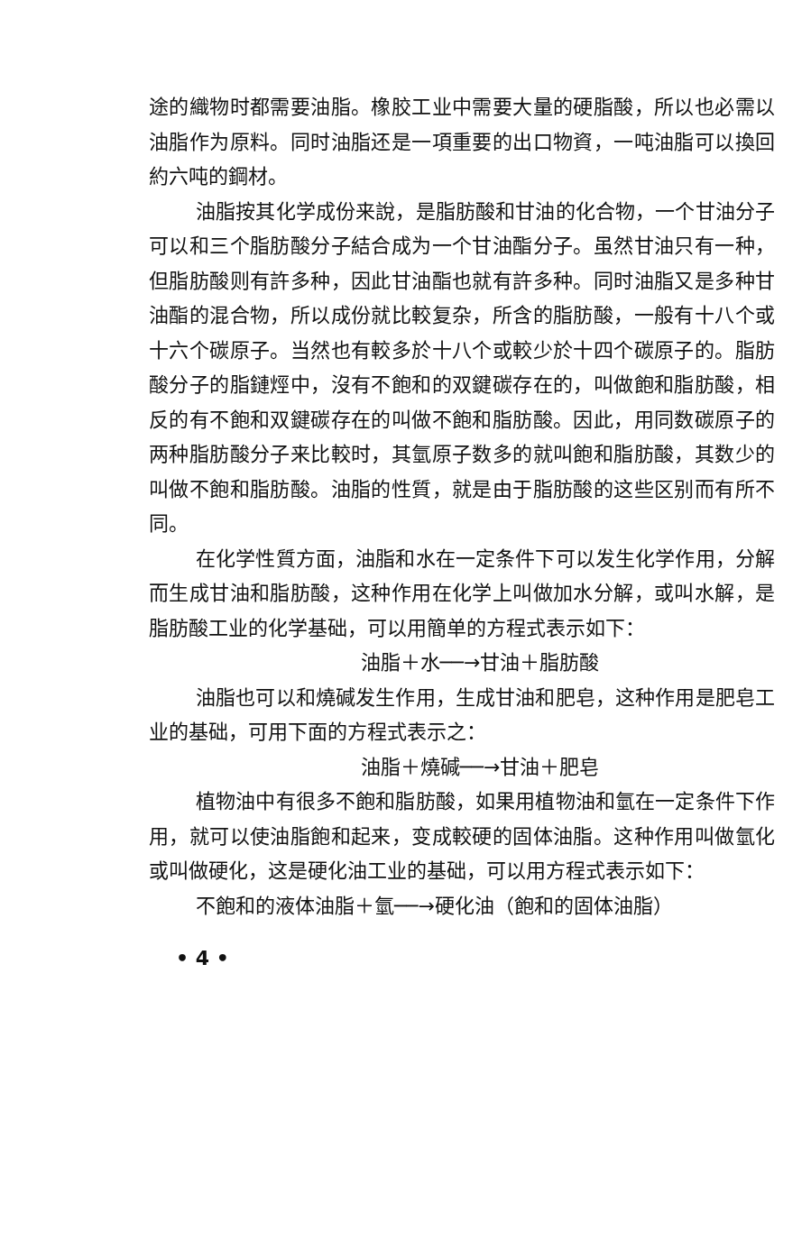途的織物时都需要油脂。橡胶工业中需要大量的硬脂酸，所以也必需以油脂作为原料。同时油脂还是一項重要的出口物資，一吨油脂可以換回約六吨的鋼材。
油脂按其化学成份来說，是脂肪酸和甘油的化合物，一个甘油分子可以和三个脂肪酸分子結合成为一个甘油酯分子。虽然甘油只有一种，但脂肪酸则有許多种，因此甘油酯也就有許多种。同时油脂又是多种甘油酯的混合物，所以成份就比較复杂，所含的脂肪酸，一般有十八个或十六个碳原子。当然也有較多於十八个或較少於十四个碳原子的。脂肪酸分子的脂鏈烴中，沒有不飽和的双鍵碳存在的，叫做飽和脂肪酸，相反的有不飽和双鍵碳存在的叫做不飽和脂肪酸。因此，用同数碳原子的两种脂肪酸分子来比較时，其氫原子数多的就叫飽和脂肪酸，其数少的叫做不飽和脂肪酸。油脂的性質，就是由于脂肪酸的这些区别而有所不同。
在化学性質方面，油脂和水在一定条件下可以发生化学作用，分解而生成甘油和脂肪酸，这种作用在化学上叫做加水分解，或叫水解，是脂肪酸工业的化学基础，可以用簡单的方程式表示如下：
油脂＋水──→甘油＋脂肪酸
油脂也可以和燒碱发生作用，生成甘油和肥皂，这种作用是肥皂工业的基础，可用下面的方程式表示之：
油脂＋燒碱──→甘油＋肥皂
植物油中有很多不飽和脂肪酸，如果用植物油和氫在一定条件下作用，就可以使油脂飽和起来，变成較硬的固体油脂。这种作用叫做氫化或叫做硬化，这是硬化油工业的基础，可以用方程式表示如下：
不飽和的液体油脂＋氫──→硬化油（飽和的固体油脂）
• 4 •